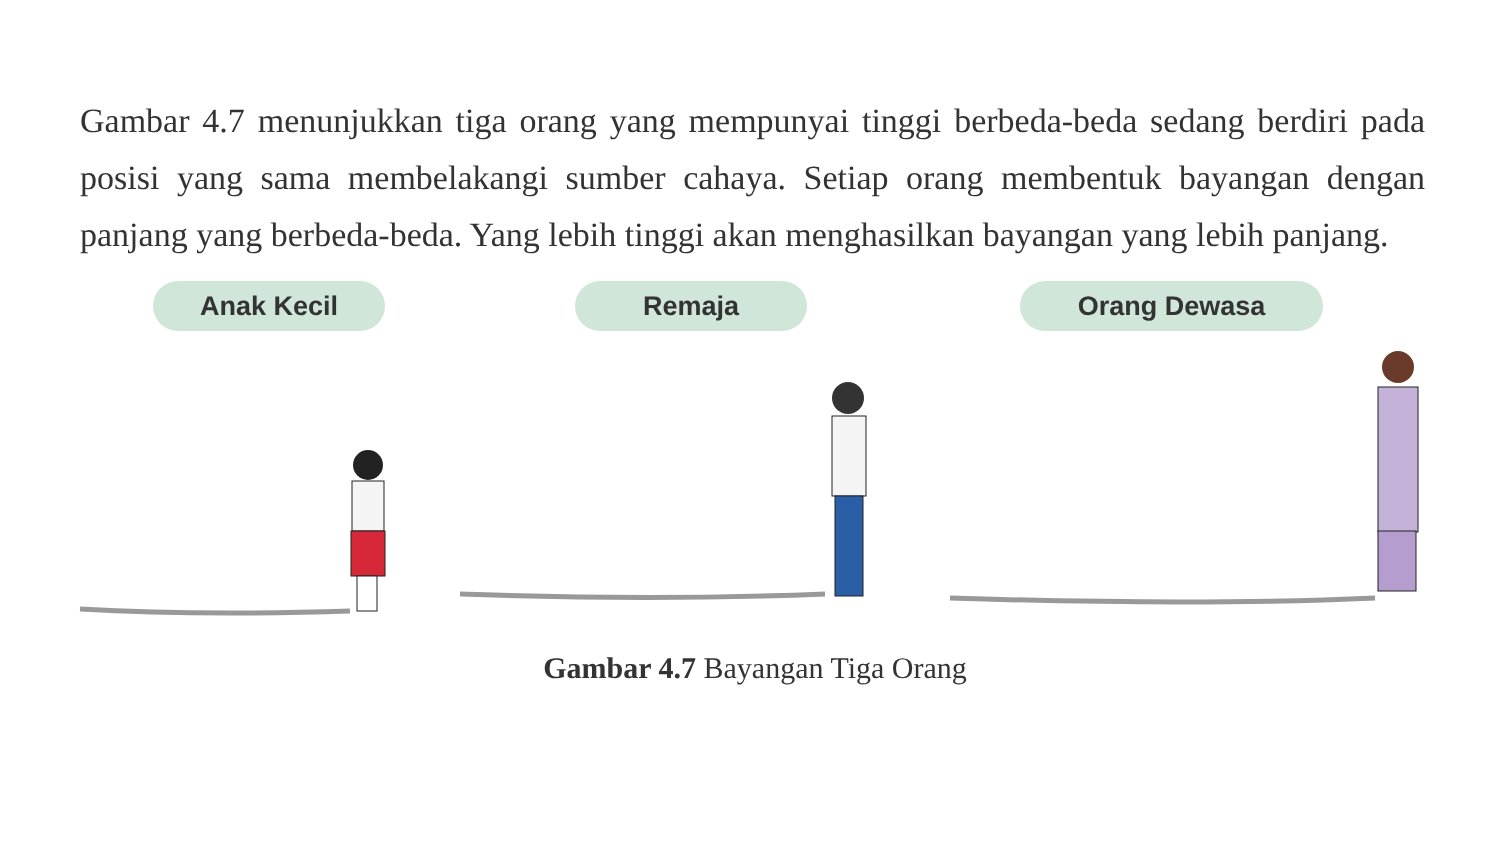Gambar 4.7 menunjukkan tiga orang yang mempunyai tinggi berbeda-beda sedang berdiri pada posisi yang sama membelakangi sumber cahaya. Setiap orang membentuk bayangan dengan panjang yang berbeda-beda. Yang lebih tinggi akan menghasilkan bayangan yang lebih panjang.
Anak Kecil Remaja Orang Dewasa
Gambar 4.7 Bayangan Tiga Orang